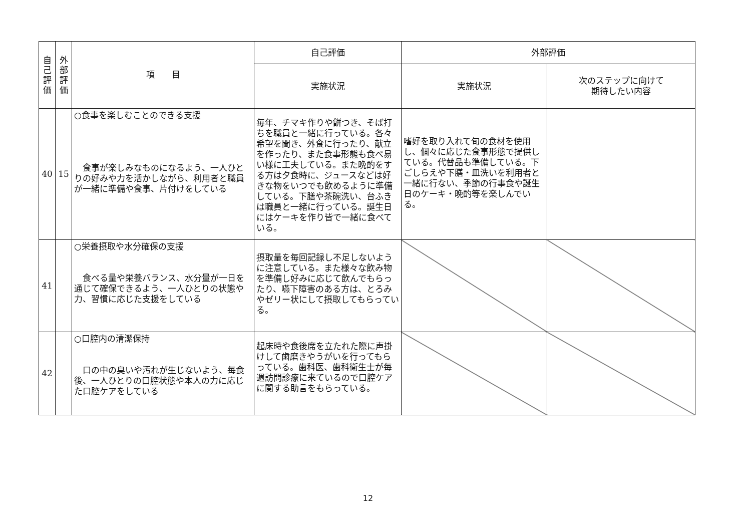| 自 己 評 価 | 外 部 評 価 | 項 目 | 自己評価 | 外部評価 | |
| --- | --- | --- | --- | --- | --- |
| | | | 実施状況 | 実施状況 | 次のステップに向けて 期待したい内容 |
| 40 | 15 | ○食事を楽しむことのできる支援 食事が楽しみなものになるよう、一人ひとりの好みや力を活かしながら、利用者と職員が一緒に準備や食事、片付けをしている | 毎年、チマキ作りや餅つき、そば打ちを職員と一緒に行っている。各々希望を聞き、外食に行ったり、献立を作ったり、また食事形態も食べ易い様に工夫している。また晩酌をする方は夕食時に、ジュースなどは好きな物をいつでも飲めるように準備している。下膳や茶碗洗い、台ふきは職員と一緒に行っている。誕生日にはケーキを作り皆で一緒に食べている。 | 嗜好を取り入れて旬の食材を使用し、個々に応じた食事形態で提供している。代替品も準備している。下ごしらえや下膳・皿洗いを利用者と一緒に行ない、季節の行事食や誕生日のケーキ・晩酌等を楽しんでいる。 | |
| 41 | | ○栄養摂取や水分確保の支援 食べる量や栄養バランス、水分量が一日を通じて確保できるよう、一人ひとりの状態や力、習慣に応じた支援をしている | 摂取量を毎回記録し不足しないように注意している。また様々な飲み物を準備し好みに応じて飲んでもらったり、嚥下障害のある方は、とろみやゼリー状にして摂取してもらっている。 | | |
| 42 | | ○口腔内の清潔保持 口の中の臭いや汚れが生じないよう、毎食後、一人ひとりの口腔状態や本人の力に応じた口腔ケアをしている | 起床時や食後席を立たれた際に声掛けして歯磨きやうがいを行ってもらっている。歯科医、歯科衛生士が毎週訪問診療に来ているので口腔ケアに関する助言をもらっている。 | | |
12